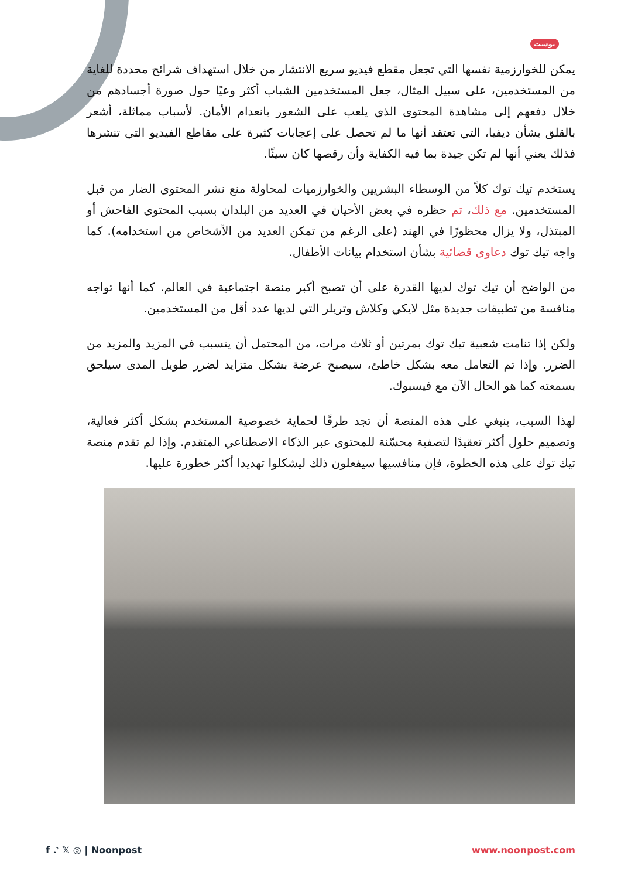بوست
يمكن للخوارزمية نفسها التي تجعل مقطع فيديو سريع الانتشار من خلال استهداف شرائح محددة للغاية من المستخدمين، على سبيل المثال، جعل المستخدمين الشباب أكثر وعيًا حول صورة أجسادهم من خلال دفعهم إلى مشاهدة المحتوى الذي يلعب على الشعور بانعدام الأمان. لأسباب مماثلة، أشعر بالقلق بشأن ديفيا، التي تعتقد أنها ما لم تحصل على إعجابات كثيرة على مقاطع الفيديو التي تنشرها فذلك يعني أنها لم تكن جيدة بما فيه الكفاية وأن رقصها كان سيئًا.
يستخدم تيك توك كلاً من الوسطاء البشريين والخوارزميات لمحاولة منع نشر المحتوى الضار من قبل المستخدمين. مع ذلك، تم حظره في بعض الأحيان في العديد من البلدان بسبب المحتوى الفاحش أو المبتذل، ولا يزال محظورًا في الهند (على الرغم من تمكن العديد من الأشخاص من استخدامه). كما واجه تيك توك دعاوى قضائية بشأن استخدام بيانات الأطفال.
من الواضح أن تيك توك لديها القدرة على أن تصبح أكبر منصة اجتماعية في العالم. كما أنها تواجه منافسة من تطبيقات جديدة مثل لايكي وكلاش وتريلر التي لديها عدد أقل من المستخدمين.
ولكن إذا تنامت شعبية تيك توك بمرتين أو ثلاث مرات، من المحتمل أن يتسبب في المزيد والمزيد من الضرر. وإذا تم التعامل معه بشكل خاطئ، سيصبح عرضة بشكل متزايد لضرر طويل المدى سيلحق بسمعته كما هو الحال الآن مع فيسبوك.
لهذا السبب، ينبغي على هذه المنصة أن تجد طرقًا لحماية خصوصية المستخدم بشكل أكثر فعالية، وتصميم حلول أكثر تعقيدًا لتصفية محسّنة للمحتوى عبر الذكاء الاصطناعي المتقدم. وإذا لم تقدم منصة تيك توك على هذه الخطوة، فإن منافسيها سيفعلون ذلك ليشكلوا تهديدا أكثر خطورة عليها.
f ♪ 𝕏 ◎ | Noonpost www.noonpost.com